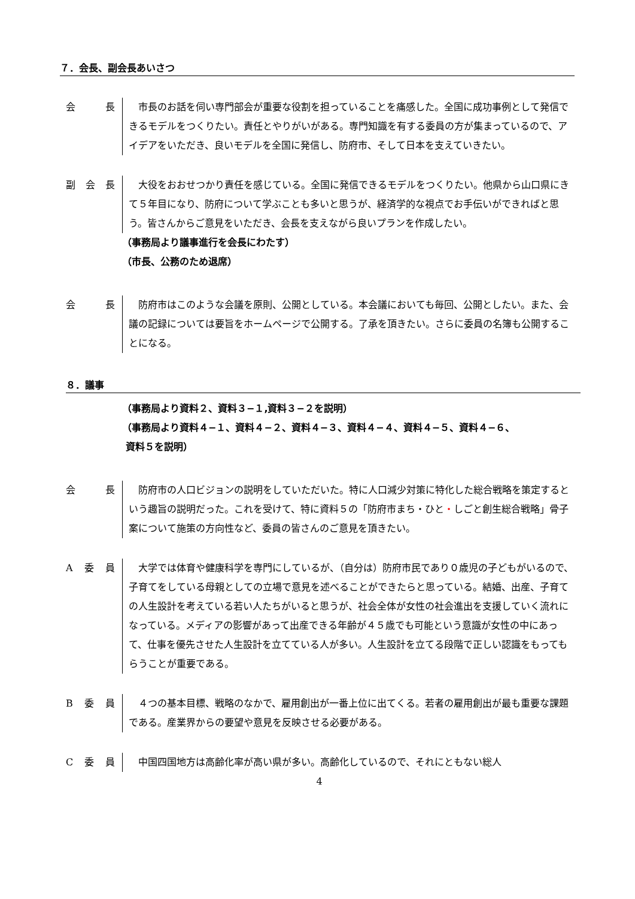７．会長、副会長あいさつ
会 長 市長のお話を伺い専門部会が重要な役割を担っていることを痛感した。全国に成功事例として発信できるモデルをつくりたい。責任とやりがいがある。専門知識を有する委員の方が集まっているので、アイデアをいただき、良いモデルを全国に発信し、防府市、そして日本を支えていきたい。
副 会 長 大役をおおせつかり責任を感じている。全国に発信できるモデルをつくりたい。他県から山口県にきて５年目になり、防府について学ぶことも多いと思うが、経済学的な視点でお手伝いができればと思う。皆さんからご意見をいただき、会長を支えながら良いプランを作成したい。
（事務局より議事進行を会長にわたす）
（市長、公務のため退席）
会 長 防府市はこのような会議を原則、公開としている。本会議においても毎回、公開としたい。また、会議の記録については要旨をホームページで公開する。了承を頂きたい。さらに委員の名簿も公開することになる。
８．議事
（事務局より資料２、資料３−１,資料３−２を説明）
（事務局より資料４−１、資料４−２、資料４−３、資料４−４、資料４−５、資料４−６、
資料５を説明）
会 長 防府市の人口ビジョンの説明をしていただいた。特に人口減少対策に特化した総合戦略を策定するという趣旨の説明だった。これを受けて、特に資料５の「防府市まち・ひと・しごと創生総合戦略」骨子案について施策の方向性など、委員の皆さんのご意見を頂きたい。
A委 員 大学では体育や健康科学を専門にしているが、（自分は）防府市民であり０歳児の子どもがいるので、子育てをしている母親としての立場で意見を述べることができたらと思っている。結婚、出産、子育ての人生設計を考えている若い人たちがいると思うが、社会全体が女性の社会進出を支援していく流れになっている。メディアの影響があって出産できる年齢が４５歳でも可能という意識が女性の中にあって、仕事を優先させた人生設計を立てている人が多い。人生設計を立てる段階で正しい認識をもってもらうことが重要である。
B委 員 ４つの基本目標、戦略のなかで、雇用創出が一番上位に出てくる。若者の雇用創出が最も重要な課題である。産業界からの要望や意見を反映させる必要がある。
C委 員 中国四国地方は高齢化率が高い県が多い。高齢化しているので、それにともない総人
4